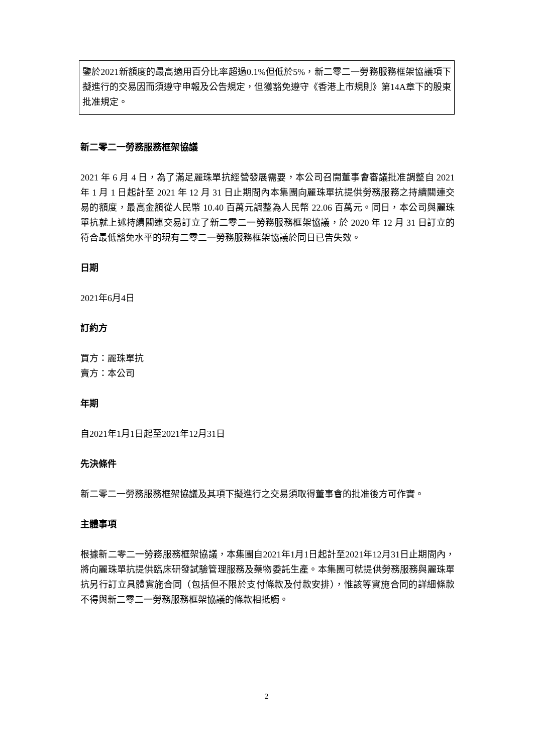鑒於2021新額度的最高適用百分比率超過0.1%但低於5%，新二零二一勞務服務框架協議項下擬進行的交易因而須遵守申報及公告規定，但獲豁免遵守《香港上市規則》第14A章下的股東批准規定。
新二零二一勞務服務框架協議
2021 年 6 月 4 日，為了滿足麗珠單抗經營發展需要，本公司召開董事會審議批准調整自 2021 年 1 月 1 日起計至 2021 年 12 月 31 日止期間內本集團向麗珠單抗提供勞務服務之持續關連交易的額度，最高金額從人民幣 10.40 百萬元調整為人民幣 22.06 百萬元。同日，本公司與麗珠單抗就上述持續關連交易訂立了新二零二一勞務服務框架協議，於 2020 年 12 月 31 日訂立的符合最低豁免水平的現有二零二一勞務服務框架協議於同日已告失效。
日期
2021年6月4日
訂約方
買方：麗珠單抗
賣方：本公司
年期
自2021年1月1日起至2021年12月31日
先決條件
新二零二一勞務服務框架協議及其項下擬進行之交易須取得董事會的批准後方可作實。
主體事項
根據新二零二一勞務服務框架協議，本集團自2021年1月1日起計至2021年12月31日止期間內，將向麗珠單抗提供臨床研發試驗管理服務及藥物委託生產。本集團可就提供勞務服務與麗珠單抗另行訂立具體實施合同（包括但不限於支付條款及付款安排），惟該等實施合同的詳細條款不得與新二零二一勞務服務框架協議的條款相抵觸。
2